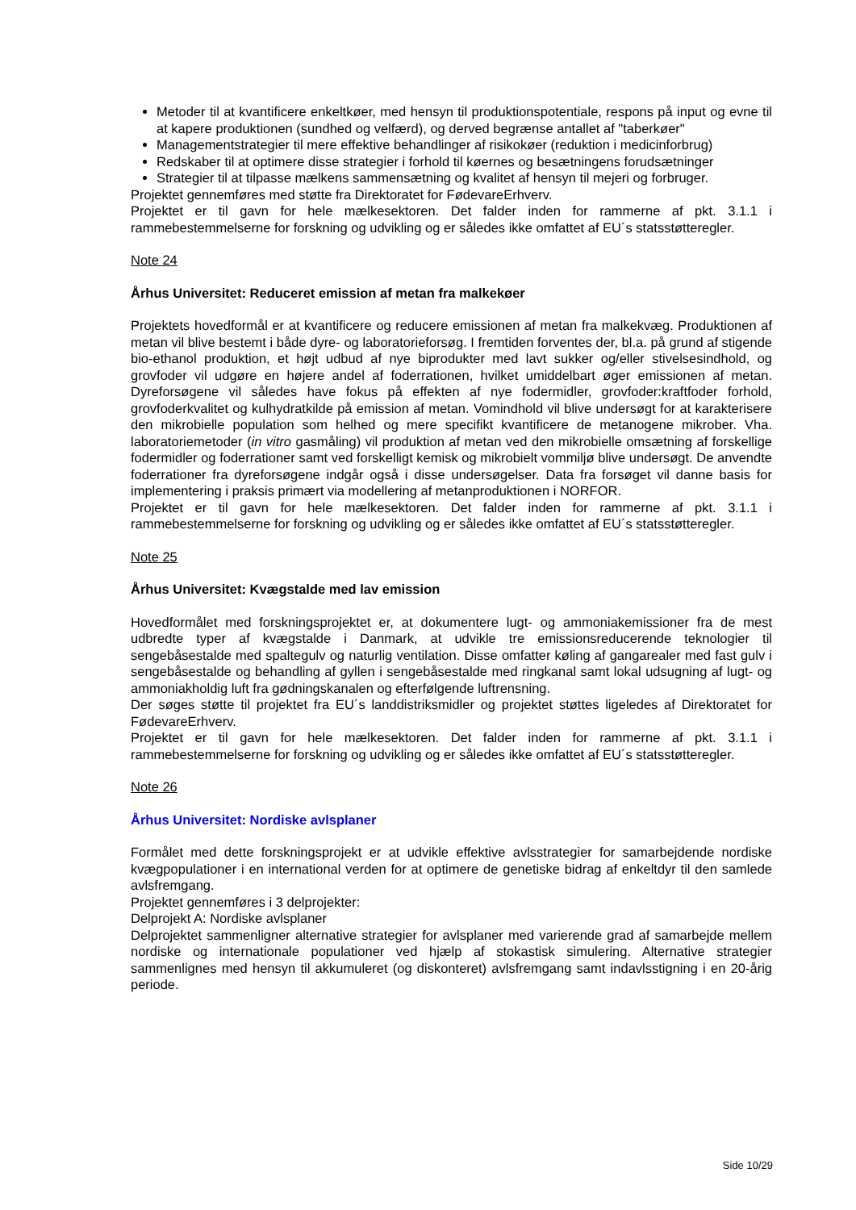Metoder til at kvantificere enkeltkøer, med hensyn til produktionspotentiale, respons på input og evne til at kapere produktionen (sundhed og velfærd), og derved begrænse antallet af "taberkøer"
Managementstrategier til mere effektive behandlinger af risikokøer (reduktion i medicinforbrug)
Redskaber til at optimere disse strategier i forhold til køernes og besætningens forudsætninger
Strategier til at tilpasse mælkens sammensætning og kvalitet af hensyn til mejeri og forbruger.
Projektet gennemføres med støtte fra Direktoratet for FødevareErhverv.
Projektet er til gavn for hele mælkesektoren. Det falder inden for rammerne af pkt. 3.1.1 i rammebestemmelserne for forskning og udvikling og er således ikke omfattet af EU´s statsstøtteregler.
Note 24
Århus Universitet: Reduceret emission af metan fra malkekøer
Projektets hovedformål er at kvantificere og reducere emissionen af metan fra malkekvæg. Produktionen af metan vil blive bestemt i både dyre- og laboratorieforsøg. I fremtiden forventes der, bl.a. på grund af stigende bio-ethanol produktion, et højt udbud af nye biprodukter med lavt sukker og/eller stivelsesindhold, og grovfoder vil udgøre en højere andel af foderrationen, hvilket umiddelbart øger emissionen af metan. Dyreforsøgene vil således have fokus på effekten af nye fodermidler, grovfoder:kraftfoder forhold, grovfoderkvalitet og kulhydratkilde på emission af metan. Vomindhold vil blive undersøgt for at karakterisere den mikrobielle population som helhed og mere specifikt kvantificere de metanogene mikrober. Vha. laboratoriemetoder (in vitro gasmåling) vil produktion af metan ved den mikrobielle omsætning af forskellige fodermidler og foderrationer samt ved forskelligt kemisk og mikrobielt vommiljø blive undersøgt. De anvendte foderrationer fra dyreforsøgene indgår også i disse undersøgelser. Data fra forsøget vil danne basis for implementering i praksis primært via modellering af metanproduktionen i NORFOR.
Projektet er til gavn for hele mælkesektoren. Det falder inden for rammerne af pkt. 3.1.1 i rammebestemmelserne for forskning og udvikling og er således ikke omfattet af EU´s statsstøtteregler.
Note 25
Århus Universitet: Kvægstalde med lav emission
Hovedformålet med forskningsprojektet er, at dokumentere lugt- og ammoniakemissioner fra de mest udbredte typer af kvægstalde i Danmark, at udvikle tre emissionsreducerende teknologier til sengebåsestalde med spaltegulv og naturlig ventilation. Disse omfatter køling af gangarealer med fast gulv i sengebåsestalde og behandling af gyllen i sengebåsestalde med ringkanal samt lokal udsugning af lugt- og ammoniakholdig luft fra gødningskanalen og efterfølgende luftrensning.
Der søges støtte til projektet fra EU´s landdistriksmidler og projektet støttes ligeledes af Direktoratet for FødevareErhverv.
Projektet er til gavn for hele mælkesektoren. Det falder inden for rammerne af pkt. 3.1.1 i rammebestemmelserne for forskning og udvikling og er således ikke omfattet af EU´s statsstøtteregler.
Note 26
Århus Universitet: Nordiske avlsplaner
Formålet med dette forskningsprojekt er at udvikle effektive avlsstrategier for samarbejdende nordiske kvægpopulationer i en international verden for at optimere de genetiske bidrag af enkeltdyr til den samlede avlsfremgang.
Projektet gennemføres i 3 delprojekter:
Delprojekt A: Nordiske avlsplaner
Delprojektet sammenligner alternative strategier for avlsplaner med varierende grad af samarbejde mellem nordiske og internationale populationer ved hjælp af stokastisk simulering. Alternative strategier sammenlignes med hensyn til akkumuleret (og diskonteret) avlsfremgang samt indavlsstigning i en 20-årig periode.
Side 10/29